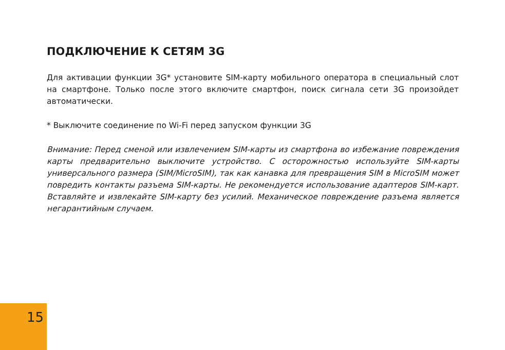ПОДКЛЮЧЕНИЕ К СЕТЯМ 3G
Для активации функции 3G* установите SIM-карту мобильного оператора в специальный слот на смартфоне. Только после этого включите смартфон, поиск сигнала сети 3G произойдет автоматически.
* Выключите соединение по Wi-Fi перед запуском функции 3G
Внимание: Перед сменой или извлечением SIM-карты из смартфона во избежание повреждения карты предварительно выключите устройство. С осторожностью используйте SIM-карты универсального размера (SIM/MicroSIM), так как канавка для превращения SIM в MicroSIM может повредить контакты разъема SIM-карты. Не рекомендуется использование адаптеров SIM-карт. Вставляйте и извлекайте SIM-карту без усилий. Механическое повреждение разъема является негарантийным случаем.
15